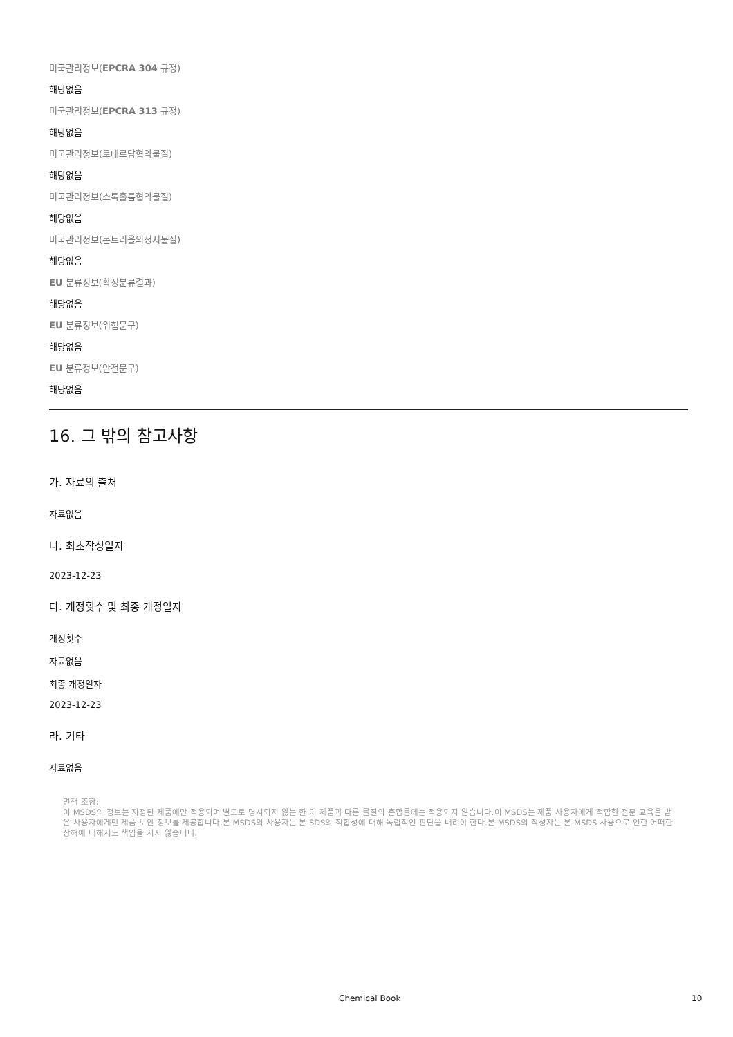미국관리정보(EPCRA 304 규정)
해당없음
미국관리정보(EPCRA 313 규정)
해당없음
미국관리정보(로테르담협약물질)
해당없음
미국관리정보(스톡홀름협약물질)
해당없음
미국관리정보(몬트리올의정서물질)
해당없음
EU 분류정보(확정분류결과)
해당없음
EU 분류정보(위험문구)
해당없음
EU 분류정보(안전문구)
해당없음
16. 그 밖의 참고사항
가. 자료의 출처
자료없음
나. 최초작성일자
2023-12-23
다. 개정횟수 및 최종 개정일자
개정횟수
자료없음
최종 개정일자
2023-12-23
라. 기타
자료없음
면책 조항:
이 MSDS의 정보는 지정된 제품에만 적용되며 별도로 명시되지 않는 한 이 제품과 다른 물질의 혼합물에는 적용되지 않습니다.이 MSDS는 제품 사용자에게 적합한 전문 교육을 받은 사용자에게만 제품 보안 정보를 제공합니다.본 MSDS의 사용자는 본 SDS의 적합성에 대해 독립적인 판단을 내려야 한다.본 MSDS의 작성자는 본 MSDS 사용으로 인한 어떠한 상해에 대해서도 책임을 지지 않습니다.
Chemical Book 10